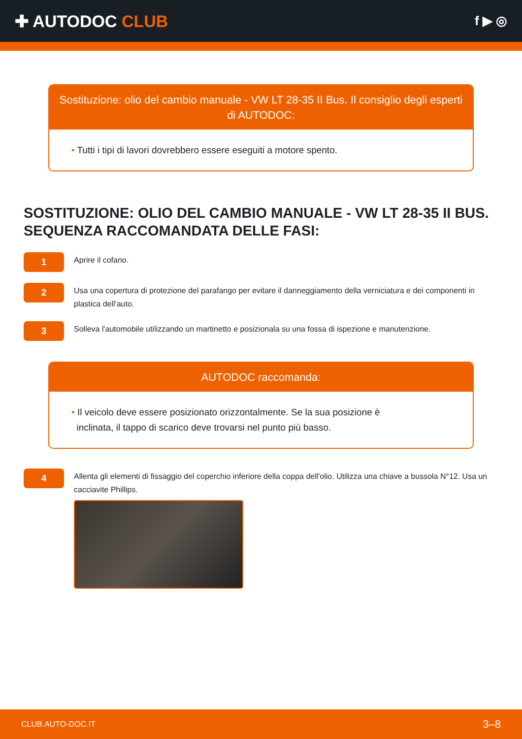✚ AUTODOC CLUB
f ▶ ◎
Sostituzione: olio del cambio manuale - VW LT 28-35 II Bus. Il consiglio degli esperti di AUTODOC:
• Tutti i tipi di lavori dovrebbero essere eseguiti a motore spento.
SOSTITUZIONE: OLIO DEL CAMBIO MANUALE - VW LT 28-35 II BUS. SEQUENZA RACCOMANDATA DELLE FASI:
1
Aprire il cofano.
2
Usa una copertura di protezione del parafango per evitare il danneggiamento della verniciatura e dei componenti in plastica dell'auto.
3
Solleva l'automobile utilizzando un martinetto e posizionala su una fossa di ispezione e manutenzione.
AUTODOC raccomanda:
• Il veicolo deve essere posizionato orizzontalmente. Se la sua posizione è
inclinata, il tappo di scarico deve trovarsi nel punto più basso.
4
Allenta gli elementi di fissaggio del coperchio inferiore della coppa dell'olio. Utilizza una chiave a bussola N°12. Usa un cacciavite Phillips.
CLUB.AUTO-DOC.IT 3–8